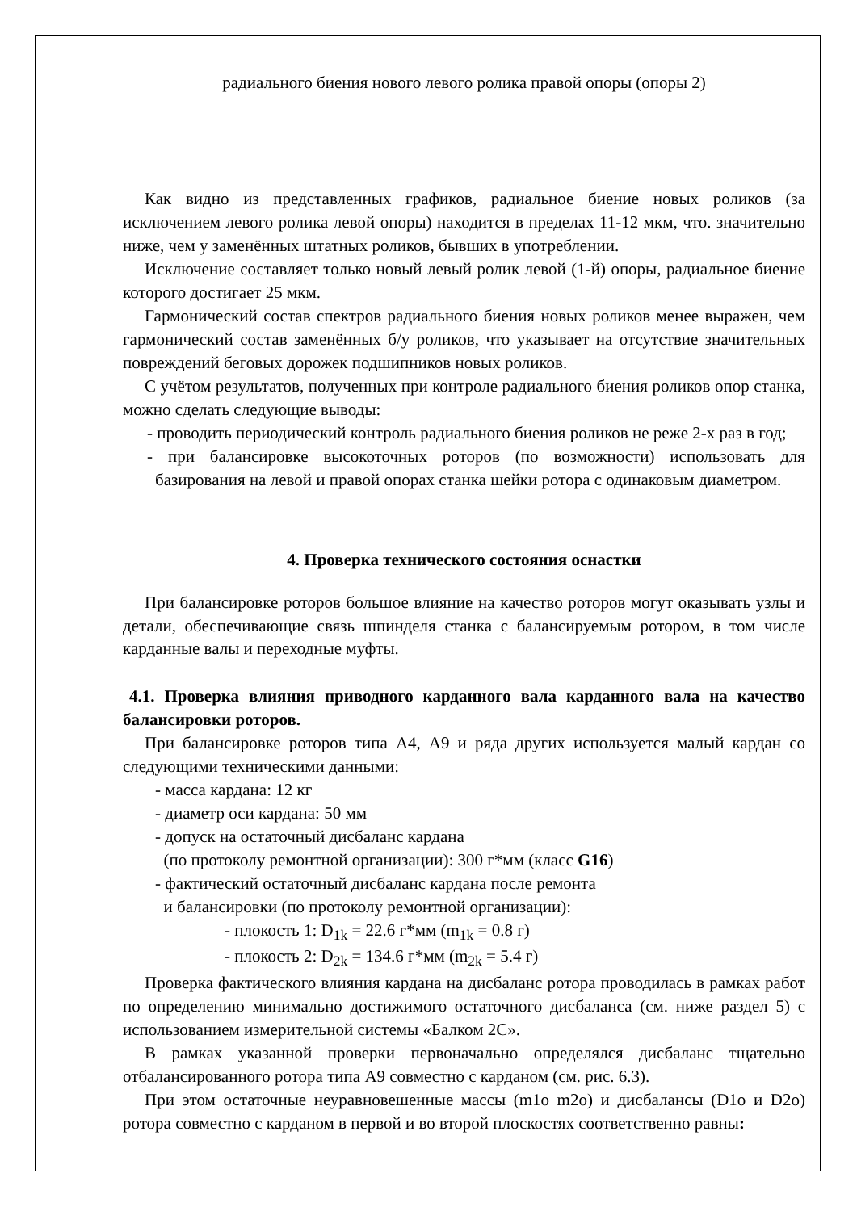радиального биения нового левого ролика правой опоры (опоры 2)
Как видно из представленных графиков, радиальное биение новых роликов (за исключением левого ролика левой опоры) находится в пределах 11-12 мкм, что. значительно ниже, чем у заменённых штатных роликов, бывших в употреблении.
Исключение составляет только новый левый ролик левой (1-й) опоры, радиальное биение которого достигает 25 мкм.
Гармонический состав спектров радиального биения новых роликов менее выражен, чем гармонический состав заменённых б/у роликов, что указывает на отсутствие значительных повреждений беговых дорожек подшипников новых роликов.
С учётом результатов, полученных при контроле радиального биения роликов опор станка, можно сделать следующие выводы:
- проводить периодический контроль радиального биения роликов не реже 2-х раз в год;
- при балансировке высокоточных роторов (по возможности) использовать для базирования на левой и правой опорах станка шейки ротора с одинаковым диаметром.
4. Проверка технического состояния оснастки
При балансировке роторов большое влияние на качество роторов могут оказывать узлы и детали, обеспечивающие связь шпинделя станка с балансируемым ротором, в том числе карданные валы и переходные муфты.
4.1. Проверка влияния приводного карданного вала карданного вала на качество балансировки роторов.
При балансировке роторов типа А4, А9 и ряда других используется малый кардан со следующими техническими данными:
- масса кардана: 12 кг
- диаметр оси кардана: 50 мм
- допуск на остаточный дисбаланс кардана
(по протоколу ремонтной организации): 300 г*мм (класс G16)
- фактический остаточный дисбаланс кардана после ремонта
и балансировки (по протоколу ремонтной организации):
- плокость 1: D<sub>1k</sub> = 22.6 г*мм (m<sub>1k</sub> = 0.8 г)
- плокость 2: D<sub>2k</sub> = 134.6 г*мм (m<sub>2k</sub> = 5.4 г)
Проверка фактического влияния кардана на дисбаланс ротора проводилась в рамках работ по определению минимально достижимого остаточного дисбаланса (см. ниже раздел 5) с использованием измерительной системы «Балком 2С».
В рамках указанной проверки первоначально определялся дисбаланс тщательно отбалансированного ротора типа А9 совместно с карданом (см. рис. 6.3).
При этом остаточные неуравновешенные массы (m1o m2o) и дисбалансы (D1o и D2o) ротора совместно с карданом в первой и во второй плоскостях соответственно равны: